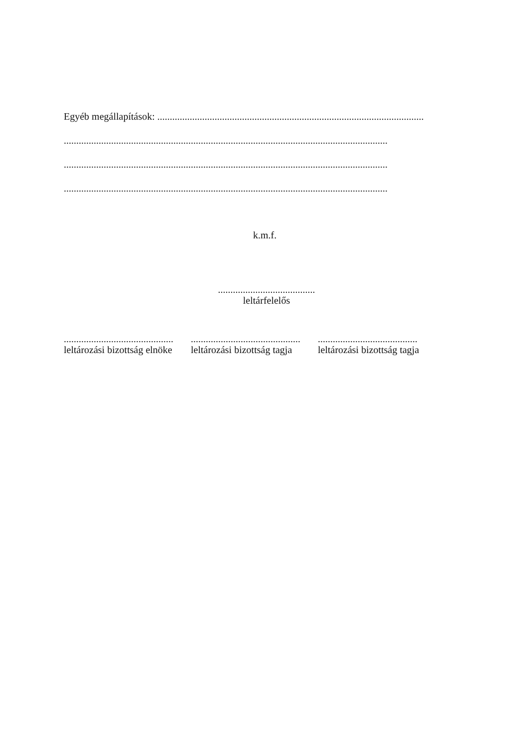Egyéb megállapítások: ...........................................................................................................
..................................................................................................................................
..................................................................................................................................
..................................................................................................................................
k.m.f.
.......................................
leltárfelelős
............................................
leltározási bizottság elnöke
............................................
leltározási bizottság tagja
........................................
leltározási bizottság tagja